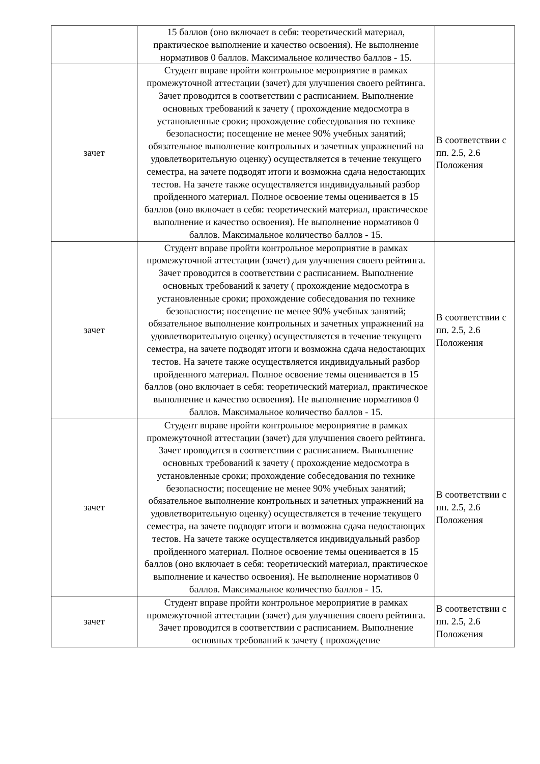| | 15 баллов (оно включает в себя: теоретический материал, практическое выполнение и качество освоения). Не выполнение нормативов 0 баллов. Максимальное количество баллов - 15. | |
| зачет | Студент вправе пройти контрольное мероприятие в рамках промежуточной аттестации (зачет) для улучшения своего рейтинга. Зачет проводится в соответствии с расписанием. Выполнение основных требований к зачету ( прохождение медосмотра в установленные сроки; прохождение собеседования по технике безопасности; посещение не менее 90% учебных занятий; обязательное выполнение контрольных и зачетных упражнений на удовлетворительную оценку) осуществляется в течение текущего семестра, на зачете подводят итоги и возможна сдача недостающих тестов. На зачете также осуществляется индивидуальный разбор пройденного материал. Полное освоение темы оценивается в 15 баллов (оно включает в себя: теоретический материал, практическое выполнение и качество освоения). Не выполнение нормативов 0 баллов. Максимальное количество баллов - 15. | В соответствии с пп. 2.5, 2.6 Положения |
| зачет | Студент вправе пройти контрольное мероприятие в рамках промежуточной аттестации (зачет) для улучшения своего рейтинга. Зачет проводится в соответствии с расписанием. Выполнение основных требований к зачету ( прохождение медосмотра в установленные сроки; прохождение собеседования по технике безопасности; посещение не менее 90% учебных занятий; обязательное выполнение контрольных и зачетных упражнений на удовлетворительную оценку) осуществляется в течение текущего семестра, на зачете подводят итоги и возможна сдача недостающих тестов. На зачете также осуществляется индивидуальный разбор пройденного материал. Полное освоение темы оценивается в 15 баллов (оно включает в себя: теоретический материал, практическое выполнение и качество освоения). Не выполнение нормативов 0 баллов. Максимальное количество баллов - 15. | В соответствии с пп. 2.5, 2.6 Положения |
| зачет | Студент вправе пройти контрольное мероприятие в рамках промежуточной аттестации (зачет) для улучшения своего рейтинга. Зачет проводится в соответствии с расписанием. Выполнение основных требований к зачету ( прохождение медосмотра в установленные сроки; прохождение собеседования по технике безопасности; посещение не менее 90% учебных занятий; обязательное выполнение контрольных и зачетных упражнений на удовлетворительную оценку) осуществляется в течение текущего семестра, на зачете подводят итоги и возможна сдача недостающих тестов. На зачете также осуществляется индивидуальный разбор пройденного материал. Полное освоение темы оценивается в 15 баллов (оно включает в себя: теоретический материал, практическое выполнение и качество освоения). Не выполнение нормативов 0 баллов. Максимальное количество баллов - 15. | В соответствии с пп. 2.5, 2.6 Положения |
| зачет | Студент вправе пройти контрольное мероприятие в рамках промежуточной аттестации (зачет) для улучшения своего рейтинга. Зачет проводится в соответствии с расписанием. Выполнение основных требований к зачету ( прохождение | В соответствии с пп. 2.5, 2.6 Положения |